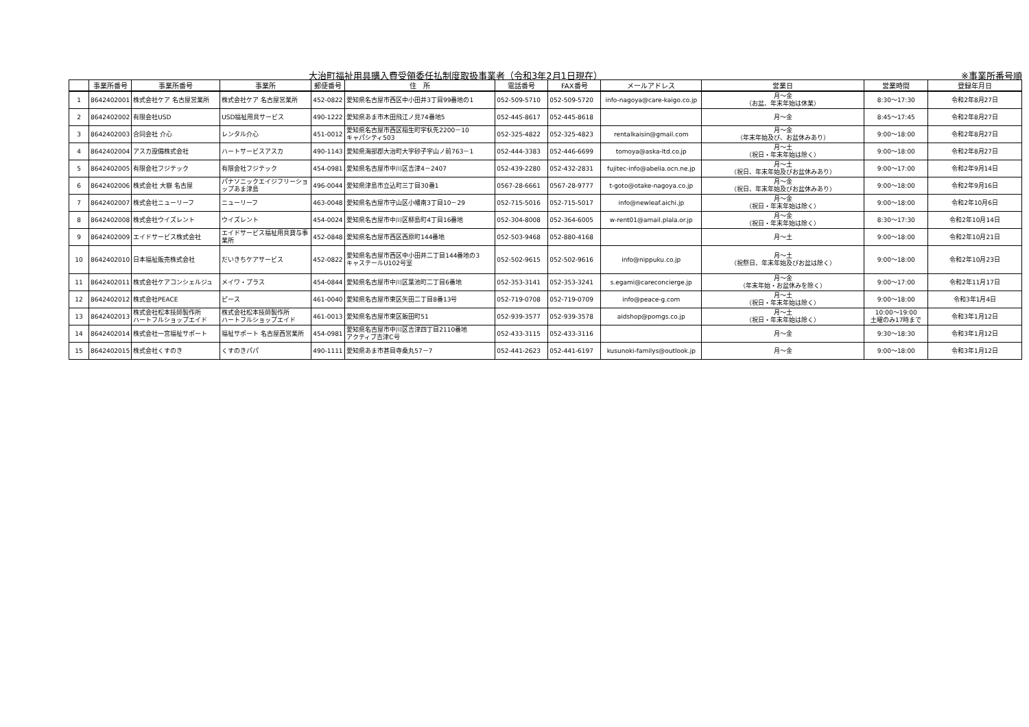大治町福祉用具購入費受領委任払制度取扱事業者（令和3年2月1日現在） ※事業所番号順
| | 事業所番号 | 事業所番号 | 事業所 | 郵便番号 | 住 所 | 電話番号 | FAX番号 | メールアドレス | 営業日 | 営業時間 | 登録年月日 |
| --- | --- | --- | --- | --- | --- | --- | --- | --- | --- | --- | --- |
| 1 | 8642402001 | 株式会社ケア 名古屋営業所 | 株式会社ケア 名古屋営業所 | 452-0822 | 愛知県名古屋市西区中小田井3丁目99番地の1 | 052-509-5710 | 052-509-5720 | info-nagoya@care-kaigo.co.jp | 月～金 （お盆、年末年始は休業） | 8:30～17:30 | 令和2年8月27日 |
| 2 | 8642402002 | 有限会社USD | USD福祉用具サービス | 490-1222 | 愛知県あま市木田飛江ノ見74番地5 | 052-445-8617 | 052-445-8618 | | 月～金 | 8:45～17:45 | 令和2年8月27日 |
| 3 | 8642402003 | 合同会社 介心 | レンタル介心 | 451-0012 | 愛知県名古屋市西区稲生町字杁先2200－10 キャパシティ503 | 052-325-4822 | 052-325-4823 | rentalkaisin@gmail.com | 月～金 （年末年始及び、お盆休みあり） | 9:00～18:00 | 令和2年8月27日 |
| 4 | 8642402004 | アスカ設備株式会社 | ハートサービスアスカ | 490-1143 | 愛知県海部郡大治町大字砂子字山ノ前763－1 | 052-444-3383 | 052-446-6699 | tomoya@aska-ltd.co.jp | 月～土 （祝日・年末年始は除く） | 9:00～18:00 | 令和2年8月27日 |
| 5 | 8642402005 | 有限会社フジテック | 有限会社フジテック | 454-0981 | 愛知県名古屋市中川区吉津4－2407 | 052-439-2280 | 052-432-2831 | fujitec-info@abelia.ocn.ne.jp | 月～土 （祝日、年末年始及びお盆休みあり） | 9:00～17:00 | 令和2年9月14日 |
| 6 | 8642402006 | 株式会社 大嶽 名古屋 | パナソニックエイジフリーショップあま津島 | 496-0044 | 愛知県津島市立込町三丁目30番1 | 0567-28-6661 | 0567-28-9777 | t-goto@otake-nagoya.co.jp | 月～金 （祝日、年末年始及びお盆休みあり） | 9:00～18:00 | 令和2年9月16日 |
| 7 | 8642402007 | 株式会社ニューリーフ | ニューリーフ | 463-0048 | 愛知県名古屋市守山区小幡南3丁目10－29 | 052-715-5016 | 052-715-5017 | info@newleaf.aichi.jp | 月～金 （祝日・年末年始は除く） | 9:00～18:00 | 令和2年10月6日 |
| 8 | 8642402008 | 株式会社ウイズレント | ウイズレント | 454-0024 | 愛知県名古屋市中川区柳島町4丁目16番地 | 052-304-8008 | 052-364-6005 | w-rent01@amail.plala.or.jp | 月～金 （祝日・年末年始は除く） | 8:30～17:30 | 令和2年10月14日 |
| 9 | 8642402009 | エイドサービス株式会社 | エイドサービス福祉用具貸与事業所 | 452-0848 | 愛知県名古屋市西区西原町144番地 | 052-503-9468 | 052-880-4168 | | 月～土 | 9:00～18:00 | 令和2年10月21日 |
| 10 | 8642402010 | 日本福祉販売株式会社 | だいきちケアサービス | 452-0822 | 愛知県名古屋市西区中小田井二丁目144番地の3 キャステールU102号室 | 052-502-9615 | 052-502-9616 | info@nippuku.co.jp | 月～土 （祝祭日、年末年始及びお盆は除く） | 9:00～18:00 | 令和2年10月23日 |
| 11 | 8642402011 | 株式会社ケアコンシェルジュ | メイワ・プラス | 454-0844 | 愛知県名古屋市中川区葉池町二丁目6番地 | 052-353-3141 | 052-353-3241 | s.egami@careconcierge.jp | 月～金 （年末年始・お盆休みを除く） | 9:00～17:00 | 令和2年11月17日 |
| 12 | 8642402012 | 株式会社PEACE | ピース | 461-0040 | 愛知県名古屋市東区矢田二丁目8番13号 | 052-719-0708 | 052-719-0709 | info@peace-g.com | 月～土 （祝日・年末年始は除く） | 9:00～18:00 | 令和3年1月4日 |
| 13 | 8642402013 | 株式会社松本技師製作所 ハートフルショップエイド | 株式会社松本技師製作所 ハートフルショップエイド | 461-0013 | 愛知県名古屋市東区飯田町51 | 052-939-3577 | 052-939-3578 | aidshop@pomgs.co.jp | 月～土 （祝日・年末年始は除く） | 10:00～19:00 土曜のみ17時まで | 令和3年1月12日 |
| 14 | 8642402014 | 株式会社一宮福祉サポート | 福祉サポート 名古屋西営業所 | 454-0981 | 愛知県名古屋市中川区吉津四丁目2110番地 アクティブ吉津C号 | 052-433-3115 | 052-433-3116 | | 月～金 | 9:30～18:30 | 令和3年1月12日 |
| 15 | 8642402015 | 株式会社くすのき | くすのきパパ | 490-1111 | 愛知県あま市甚目寺桑丸57－7 | 052-441-2623 | 052-441-6197 | kusunoki-familys@outlook.jp | 月～金 | 9:00～18:00 | 令和3年1月12日 |